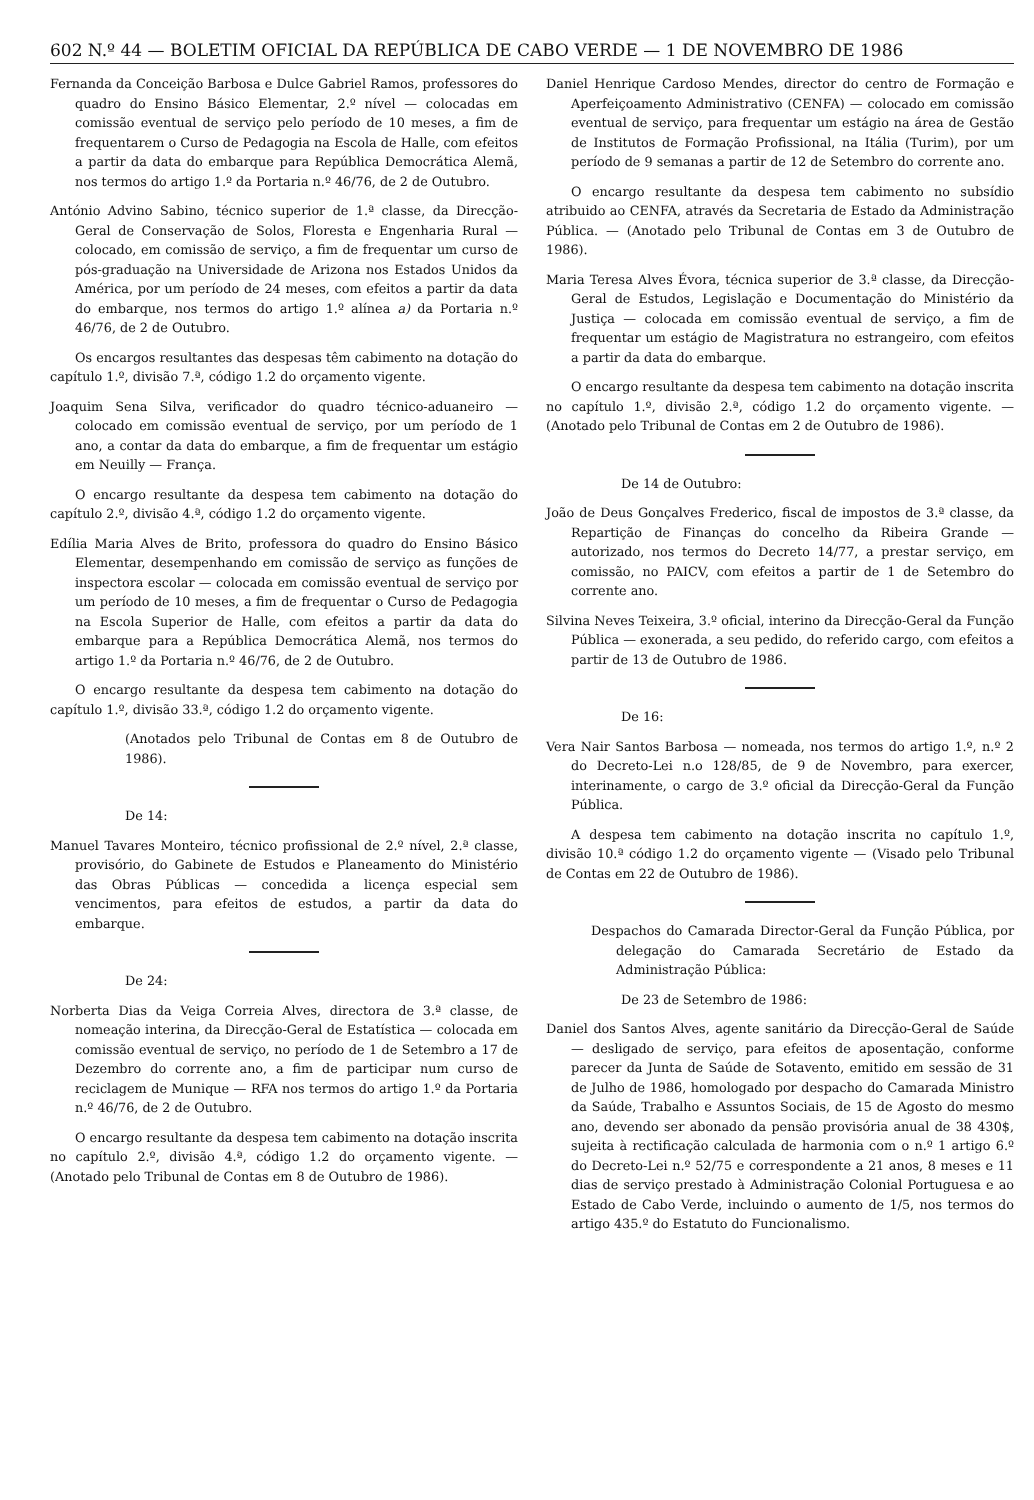602 N.º 44 — BOLETIM OFICIAL DA REPÚBLICA DE CABO VERDE — 1 DE NOVEMBRO DE 1986
Fernanda da Conceição Barbosa e Dulce Gabriel Ramos, professores do quadro do Ensino Básico Elementar, 2.º nível — colocadas em comissão eventual de serviço pelo período de 10 meses, a fim de frequentarem o Curso de Pedagogia na Escola de Halle, com efeitos a partir da data do embarque para República Democrática Alemã, nos termos do artigo 1.º da Portaria n.º 46/76, de 2 de Outubro.
António Advino Sabino, técnico superior de 1.ª classe, da Direcção-Geral de Conservação de Solos, Floresta e Engenharia Rural — colocado, em comissão de serviço, a fim de frequentar um curso de pós-graduação na Universidade de Arizona nos Estados Unidos da América, por um período de 24 meses, com efeitos a partir da data do embarque, nos termos do artigo 1.º alínea a) da Portaria n.º 46/76, de 2 de Outubro.
Os encargos resultantes das despesas têm cabimento na dotação do capítulo 1.º, divisão 7.ª, código 1.2 do orçamento vigente.
Joaquim Sena Silva, verificador do quadro técnico-aduaneiro — colocado em comissão eventual de serviço, por um período de 1 ano, a contar da data do embarque, a fim de frequentar um estágio em Neuilly — França.
O encargo resultante da despesa tem cabimento na dotação do capítulo 2.º, divisão 4.ª, código 1.2 do orçamento vigente.
Edília Maria Alves de Brito, professora do quadro do Ensino Básico Elementar, desempenhando em comissão de serviço as funções de inspectora escolar — colocada em comissão eventual de serviço por um período de 10 meses, a fim de frequentar o Curso de Pedagogia na Escola Superior de Halle, com efeitos a partir da data do embarque para a República Democrática Alemã, nos termos do artigo 1.º da Portaria n.º 46/76, de 2 de Outubro.
O encargo resultante da despesa tem cabimento na dotação do capítulo 1.º, divisão 33.ª, código 1.2 do orçamento vigente.
(Anotados pelo Tribunal de Contas em 8 de Outubro de 1986).
De 14:
Manuel Tavares Monteiro, técnico profissional de 2.º nível, 2.ª classe, provisório, do Gabinete de Estudos e Planeamento do Ministério das Obras Públicas — concedida a licença especial sem vencimentos, para efeitos de estudos, a partir da data do embarque.
De 24:
Norberta Dias da Veiga Correia Alves, directora de 3.ª classe, de nomeação interina, da Direcção-Geral de Estatística — colocada em comissão eventual de serviço, no período de 1 de Setembro a 17 de Dezembro do corrente ano, a fim de participar num curso de reciclagem de Munique — RFA nos termos do artigo 1.º da Portaria n.º 46/76, de 2 de Outubro.
O encargo resultante da despesa tem cabimento na dotação inscrita no capítulo 2.º, divisão 4.ª, código 1.2 do orçamento vigente. — (Anotado pelo Tribunal de Contas em 8 de Outubro de 1986).
Daniel Henrique Cardoso Mendes, director do centro de Formação e Aperfeiçoamento Administrativo (CENFA) — colocado em comissão eventual de serviço, para frequentar um estágio na área de Gestão de Institutos de Formação Profissional, na Itália (Turim), por um período de 9 semanas a partir de 12 de Setembro do corrente ano.
O encargo resultante da despesa tem cabimento no subsídio atribuido ao CENFA, através da Secretaria de Estado da Administração Pública. — (Anotado pelo Tribunal de Contas em 3 de Outubro de 1986).
Maria Teresa Alves Évora, técnica superior de 3.ª classe, da Direcção-Geral de Estudos, Legislação e Documentação do Ministério da Justiça — colocada em comissão eventual de serviço, a fim de frequentar um estágio de Magistratura no estrangeiro, com efeitos a partir da data do embarque.
O encargo resultante da despesa tem cabimento na dotação inscrita no capítulo 1.º, divisão 2.ª, código 1.2 do orçamento vigente. — (Anotado pelo Tribunal de Contas em 2 de Outubro de 1986).
De 14 de Outubro:
João de Deus Gonçalves Frederico, fiscal de impostos de 3.ª classe, da Repartição de Finanças do concelho da Ribeira Grande — autorizado, nos termos do Decreto 14/77, a prestar serviço, em comissão, no PAICV, com efeitos a partir de 1 de Setembro do corrente ano.
Silvina Neves Teixeira, 3.º oficial, interino da Direcção-Geral da Função Pública — exonerada, a seu pedido, do referido cargo, com efeitos a partir de 13 de Outubro de 1986.
De 16:
Vera Nair Santos Barbosa — nomeada, nos termos do artigo 1.º, n.º 2 do Decreto-Lei n.o 128/85, de 9 de Novembro, para exercer, interinamente, o cargo de 3.º oficial da Direcção-Geral da Função Pública.
A despesa tem cabimento na dotação inscrita no capítulo 1.º, divisão 10.ª código 1.2 do orçamento vigente — (Visado pelo Tribunal de Contas em 22 de Outubro de 1986).
Despachos do Camarada Director-Geral da Função Pública, por delegação do Camarada Secretário de Estado da Administração Pública:
De 23 de Setembro de 1986:
Daniel dos Santos Alves, agente sanitário da Direcção-Geral de Saúde — desligado de serviço, para efeitos de aposentação, conforme parecer da Junta de Saúde de Sotavento, emitido em sessão de 31 de Julho de 1986, homologado por despacho do Camarada Ministro da Saúde, Trabalho e Assuntos Sociais, de 15 de Agosto do mesmo ano, devendo ser abonado da pensão provisória anual de 38 430$, sujeita à rectificação calculada de harmonia com o n.º 1 artigo 6.º do Decreto-Lei n.º 52/75 e correspondente a 21 anos, 8 meses e 11 dias de serviço prestado à Administração Colonial Portuguesa e ao Estado de Cabo Verde, incluindo o aumento de 1/5, nos termos do artigo 435.º do Estatuto do Funcionalismo.